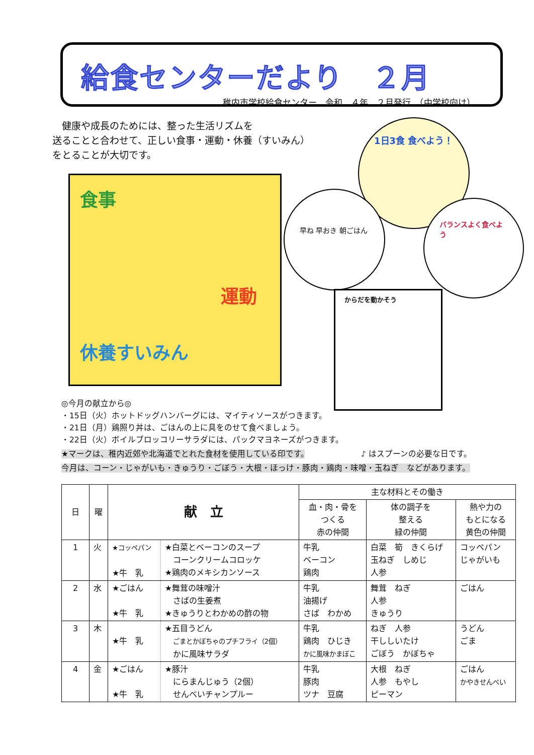給食センターだより　２月
稚内市学校給食センター　令和　４年　２月発行　（中学校向け）
　健康や成長のためには、整った生活リズムを
送ることと合わせて、正しい食事・運動・休養（すいみん）
をとることが大切です。
食事
運動
休養すいみん
1日3食 食べよう！
早ね 早おき 朝ごはん
バランスよく食べよう
からだを動かそう
◎今月の献立から◎
・15日（火）ホットドッグハンバーグには、マイティソースがつきます。
・21日（月）鶏照り丼は、ごはんの上に具をのせて食べましょう。
・22日（火）ボイルブロッコリーサラダには、パックマヨネーズがつきます。
★マークは、稚内近郊や北海道でとれた食材を使用している印です。　　　　　　　♪ はスプーンの必要な日です。
今月は、コーン・じゃがいも・きゅうり・ごぼう・大根・ほっけ・豚肉・鶏肉・味噌・玉ねぎ　などがあります。
| 日 | 曜 | 献 立 | | 主な材料とその働き | | |
| --- | --- | --- | --- | --- | --- | --- |
| | | | | 血・肉・骨を つくる 赤の仲間 | 体の調子を 整える 緑の仲間 | 熱や力の もとになる 黄色の仲間 |
| 1 | 火 | ★コッペパン ★牛 乳 | ★白菜とベーコンのスープ コーンクリームコロッケ ★鶏肉のメキシカンソース | 牛乳 ベーコン 鶏肉 | 白菜 筍 きくらげ 玉ねぎ しめじ 人参 | コッペパン じゃがいも |
| 2 | 水 | ★ごはん ★牛 乳 | ★舞茸の味噌汁 さばの生姜煮 ★きゅうりとわかめの酢の物 | 牛乳 油揚げ さば わかめ | 舞茸 ねぎ 人参 きゅうり | ごはん |
| 3 | 木 | ★牛 乳 | ★五目うどん ごまとかぼちゃのプチフライ（2個） かに風味サラダ | 牛乳 鶏肉 ひじき かに風味かまぼこ | ねぎ 人参 干ししいたけ ごぼう かぼちゃ | うどん ごま |
| 4 | 金 | ★ごはん ★牛 乳 | ★豚汁 にらまんじゅう（2個） せんべいチャンプルー | 牛乳 豚肉 ツナ 豆腐 | 大根 ねぎ 人参 もやし ピーマン | ごはん かやきせんべい |